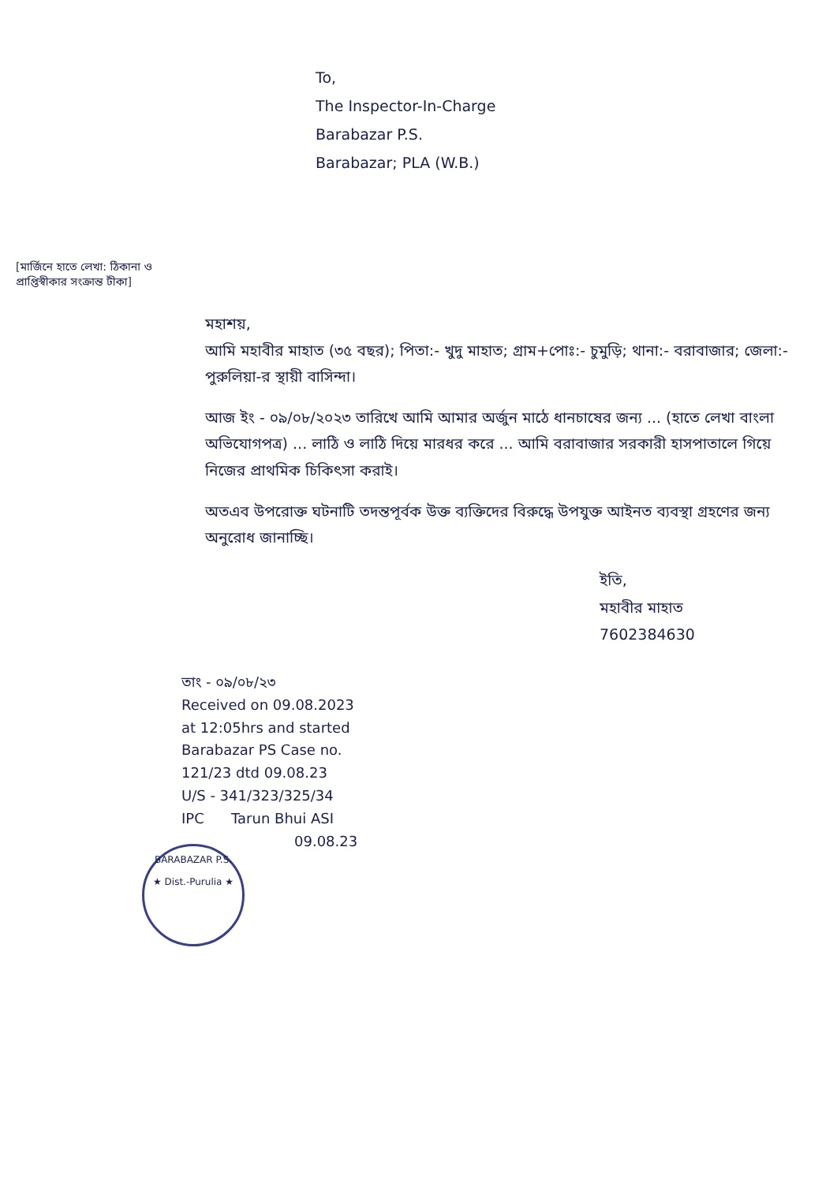[মার্জিনে হাতে লেখা: ঠিকানা ও প্রাপ্তিস্বীকার সংক্রান্ত টীকা]
To,
The Inspector-In-Charge
Barabazar P.S.
Barabazar; PLA (W.B.)
মহাশয়,
আমি মহাবীর মাহাত (৩৫ বছর); পিতা:- খুদু মাহাত; গ্রাম+পোঃ:- চুমুড়ি; থানা:- বরাবাজার; জেলা:- পুরুলিয়া-র স্থায়ী বাসিন্দা।
আজ ইং - ০৯/০৮/২০২৩ তারিখে আমি আমার অর্জুন মাঠে ধানচাষের জন্য ... (হাতে লেখা বাংলা অভিযোগপত্র) ... লাঠি ও লাঠি দিয়ে মারধর করে ... আমি বরাবাজার সরকারী হাসপাতালে গিয়ে নিজের প্রাথমিক চিকিৎসা করাই।
অতএব উপরোক্ত ঘটনাটি তদন্তপূর্বক উক্ত ব্যক্তিদের বিরুদ্ধে উপযুক্ত আইনত ব্যবস্থা গ্রহণের জন্য অনুরোধ জানাচ্ছি।
ইতি,
মহাবীর মাহাত
7602384630
BARABAZAR P.S.
★ Dist.-Purulia ★
তাং - ০৯/০৮/২৩
Received on 09.08.2023
at 12:05hrs and started
Barabazar PS Case no.
121/23 dtd 09.08.23
U/S - 341/323/325/34
IPC Tarun Bhui ASI
09.08.23